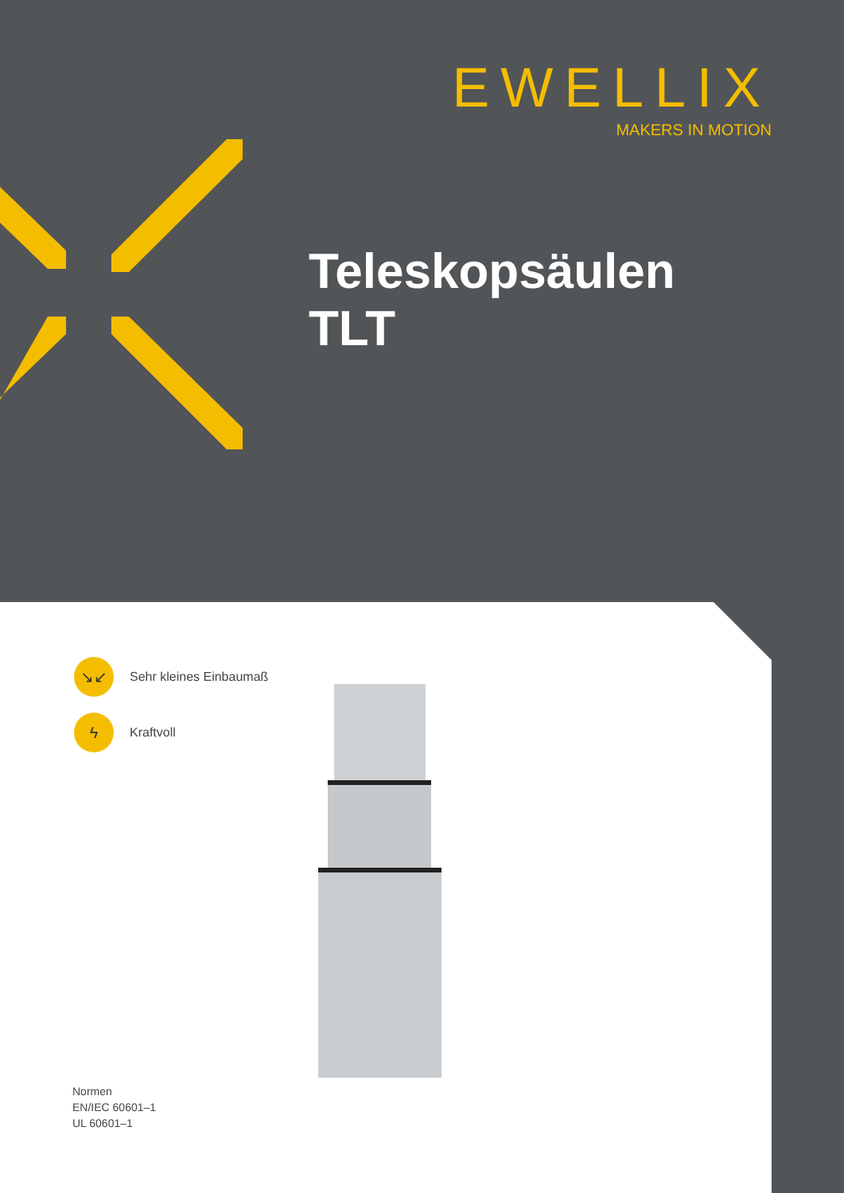EWELLIX
MAKERS IN MOTION
Teleskopsäulen
TLT
↘↙
Sehr kleines Einbaumaß
ϟ
Kraftvoll
Normen
EN/IEC 60601–1
UL 60601–1